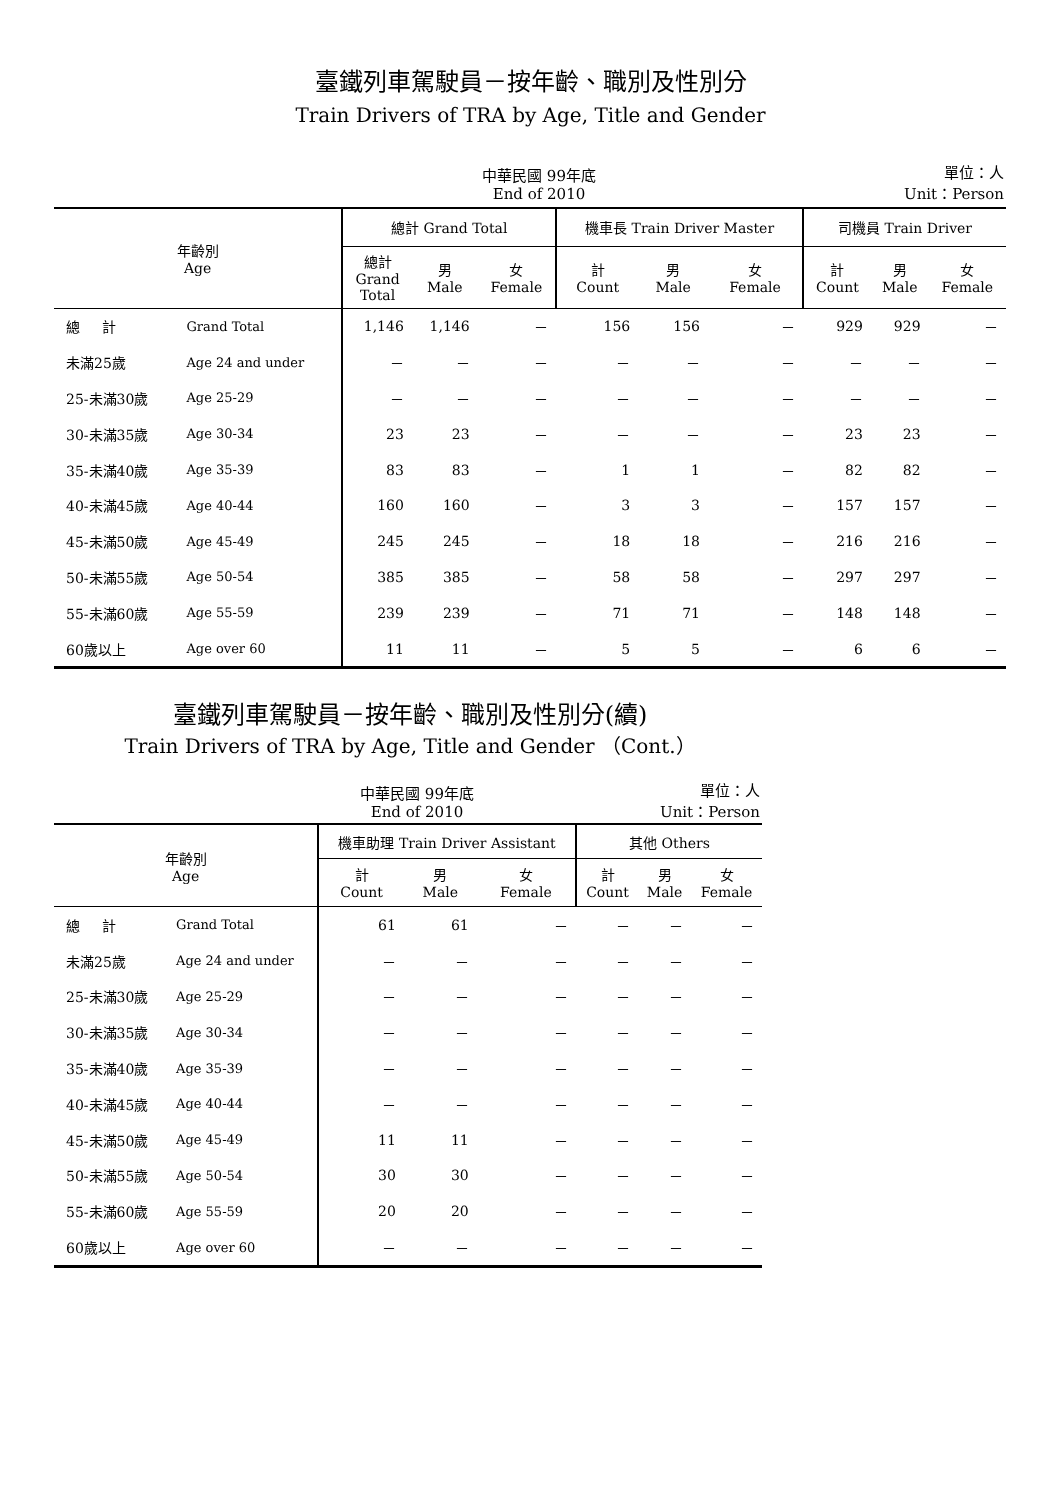臺鐵列車駕駛員－按年齡、職別及性別分
Train Drivers of TRA by Age, Title and Gender
中華民國 99年底
End of 2010 單位：人
Unit：Person
| 年齡別 Age | | 總計 Grand Total | | | 機車長 Train Driver Master | | | 司機員 Train Driver | | |
| --- | --- | --- | --- | --- | --- | --- | --- | --- | --- | --- |
| | | 總計 Grand Total | 男 Male | 女 Female | 計 Count | 男 Male | 女 Female | 計 Count | 男 Male | 女 Female |
| 總 計 | Grand Total | 1,146 | 1,146 | － | 156 | 156 | － | 929 | 929 | － |
| 未滿25歲 | Age 24 and under | － | － | － | － | － | － | － | － | － |
| 25-未滿30歲 | Age 25-29 | － | － | － | － | － | － | － | － | － |
| 30-未滿35歲 | Age 30-34 | 23 | 23 | － | － | － | － | 23 | 23 | － |
| 35-未滿40歲 | Age 35-39 | 83 | 83 | － | 1 | 1 | － | 82 | 82 | － |
| 40-未滿45歲 | Age 40-44 | 160 | 160 | － | 3 | 3 | － | 157 | 157 | － |
| 45-未滿50歲 | Age 45-49 | 245 | 245 | － | 18 | 18 | － | 216 | 216 | － |
| 50-未滿55歲 | Age 50-54 | 385 | 385 | － | 58 | 58 | － | 297 | 297 | － |
| 55-未滿60歲 | Age 55-59 | 239 | 239 | － | 71 | 71 | － | 148 | 148 | － |
| 60歲以上 | Age over 60 | 11 | 11 | － | 5 | 5 | － | 6 | 6 | － |
臺鐵列車駕駛員－按年齡、職別及性別分(續)
Train Drivers of TRA by Age, Title and Gender （Cont.）
中華民國 99年底
End of 2010 單位：人
Unit：Person
| 年齡別 Age | | 機車助理 Train Driver Assistant | | | 其他 Others | | |
| --- | --- | --- | --- | --- | --- | --- | --- |
| | | 計 Count | 男 Male | 女 Female | 計 Count | 男 Male | 女 Female |
| 總 計 | Grand Total | 61 | 61 | － | － | － | － |
| 未滿25歲 | Age 24 and under | － | － | － | － | － | － |
| 25-未滿30歲 | Age 25-29 | － | － | － | － | － | － |
| 30-未滿35歲 | Age 30-34 | － | － | － | － | － | － |
| 35-未滿40歲 | Age 35-39 | － | － | － | － | － | － |
| 40-未滿45歲 | Age 40-44 | － | － | － | － | － | － |
| 45-未滿50歲 | Age 45-49 | 11 | 11 | － | － | － | － |
| 50-未滿55歲 | Age 50-54 | 30 | 30 | － | － | － | － |
| 55-未滿60歲 | Age 55-59 | 20 | 20 | － | － | － | － |
| 60歲以上 | Age over 60 | － | － | － | － | － | － |